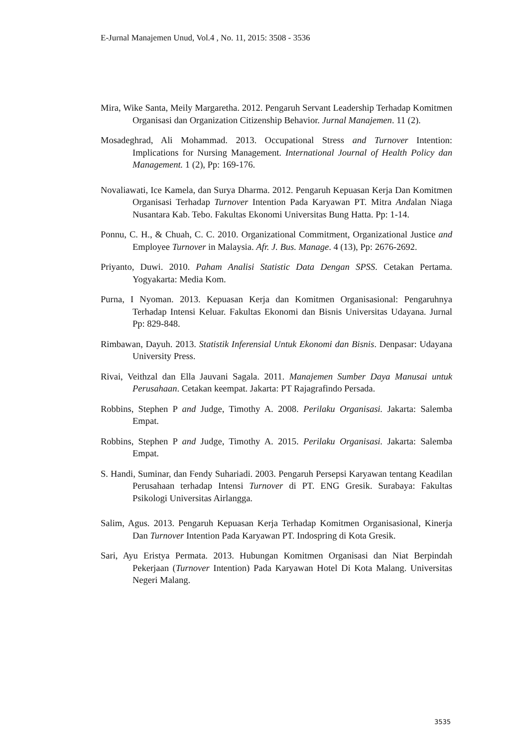E-Jurnal Manajemen Unud, Vol.4 , No. 11, 2015: 3508 - 3536
Mira, Wike Santa, Meily Margaretha. 2012. Pengaruh Servant Leadership Terhadap Komitmen Organisasi dan Organization Citizenship Behavior. Jurnal Manajemen. 11 (2).
Mosadeghrad, Ali Mohammad. 2013. Occupational Stress and Turnover Intention: Implications for Nursing Management. International Journal of Health Policy dan Management. 1 (2), Pp: 169-176.
Novaliawati, Ice Kamela, dan Surya Dharma. 2012. Pengaruh Kepuasan Kerja Dan Komitmen Organisasi Terhadap Turnover Intention Pada Karyawan PT. Mitra Andalan Niaga Nusantara Kab. Tebo. Fakultas Ekonomi Universitas Bung Hatta. Pp: 1-14.
Ponnu, C. H., & Chuah, C. C. 2010. Organizational Commitment, Organizational Justice and Employee Turnover in Malaysia. Afr. J. Bus. Manage. 4 (13), Pp: 2676-2692.
Priyanto, Duwi. 2010. Paham Analisi Statistic Data Dengan SPSS. Cetakan Pertama. Yogyakarta: Media Kom.
Purna, I Nyoman. 2013. Kepuasan Kerja dan Komitmen Organisasional: Pengaruhnya Terhadap Intensi Keluar. Fakultas Ekonomi dan Bisnis Universitas Udayana. Jurnal Pp: 829-848.
Rimbawan, Dayuh. 2013. Statistik Inferensial Untuk Ekonomi dan Bisnis. Denpasar: Udayana University Press.
Rivai, Veithzal dan Ella Jauvani Sagala. 2011. Manajemen Sumber Daya Manusai untuk Perusahaan. Cetakan keempat. Jakarta: PT Rajagrafindo Persada.
Robbins, Stephen P and Judge, Timothy A. 2008. Perilaku Organisasi. Jakarta: Salemba Empat.
Robbins, Stephen P and Judge, Timothy A. 2015. Perilaku Organisasi. Jakarta: Salemba Empat.
S. Handi, Suminar, dan Fendy Suhariadi. 2003. Pengaruh Persepsi Karyawan tentang Keadilan Perusahaan terhadap Intensi Turnover di PT. ENG Gresik. Surabaya: Fakultas Psikologi Universitas Airlangga.
Salim, Agus. 2013. Pengaruh Kepuasan Kerja Terhadap Komitmen Organisasional, Kinerja Dan Turnover Intention Pada Karyawan PT. Indospring di Kota Gresik.
Sari, Ayu Eristya Permata. 2013. Hubungan Komitmen Organisasi dan Niat Berpindah Pekerjaan (Turnover Intention) Pada Karyawan Hotel Di Kota Malang. Universitas Negeri Malang.
3535